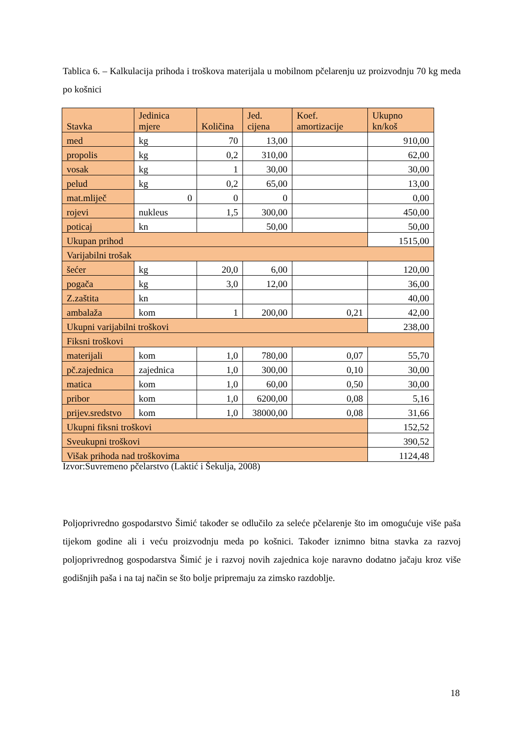Tablica 6. – Kalkulacija prihoda i troškova materijala u mobilnom pčelarenju uz proizvodnju 70 kg meda po košnici
| Stavka | Jedinica mjere | Količina | Jed. cijena | Koef. amortizacije | Ukupno kn/koš |
| --- | --- | --- | --- | --- | --- |
| med | kg | 70 | 13,00 | | 910,00 |
| propolis | kg | 0,2 | 310,00 | | 62,00 |
| vosak | kg | 1 | 30,00 | | 30,00 |
| pelud | kg | 0,2 | 65,00 | | 13,00 |
| mat.mliječ | 0 | 0 | 0 | | 0,00 |
| rojevi | nukleus | 1,5 | 300,00 | | 450,00 |
| poticaj | kn | | 50,00 | | 50,00 |
| Ukupan prihod | | | | | 1515,00 |
| Varijabilni trošak | | | | | |
| šećer | kg | 20,0 | 6,00 | | 120,00 |
| pogača | kg | 3,0 | 12,00 | | 36,00 |
| Z.zaštita | kn | | | | 40,00 |
| ambalaža | kom | 1 | 200,00 | 0,21 | 42,00 |
| Ukupni varijabilni troškovi | | | | | 238,00 |
| Fiksni troškovi | | | | | |
| materijali | kom | 1,0 | 780,00 | 0,07 | 55,70 |
| pč.zajednica | zajednica | 1,0 | 300,00 | 0,10 | 30,00 |
| matica | kom | 1,0 | 60,00 | 0,50 | 30,00 |
| pribor | kom | 1,0 | 6200,00 | 0,08 | 5,16 |
| prijev.sredstvo | kom | 1,0 | 38000,00 | 0,08 | 31,66 |
| Ukupni fiksni troškovi | | | | | 152,52 |
| Sveukupni troškovi | | | | | 390,52 |
| Višak prihoda nad troškovima | | | | | 1124,48 |
Izvor:Suvremeno pčelarstvo (Laktić i Šekulja, 2008)
Poljoprivredno gospodarstvo Šimić također se odlučilo za seleće pčelarenje što im omogućuje više paša tijekom godine ali i veću proizvodnju meda po košnici. Također iznimno bitna stavka za razvoj poljoprivrednog gospodarstva Šimić je i razvoj novih zajednica koje naravno dodatno jačaju kroz više godišnjih paša i na taj način se što bolje pripremaju za zimsko razdoblje.
18